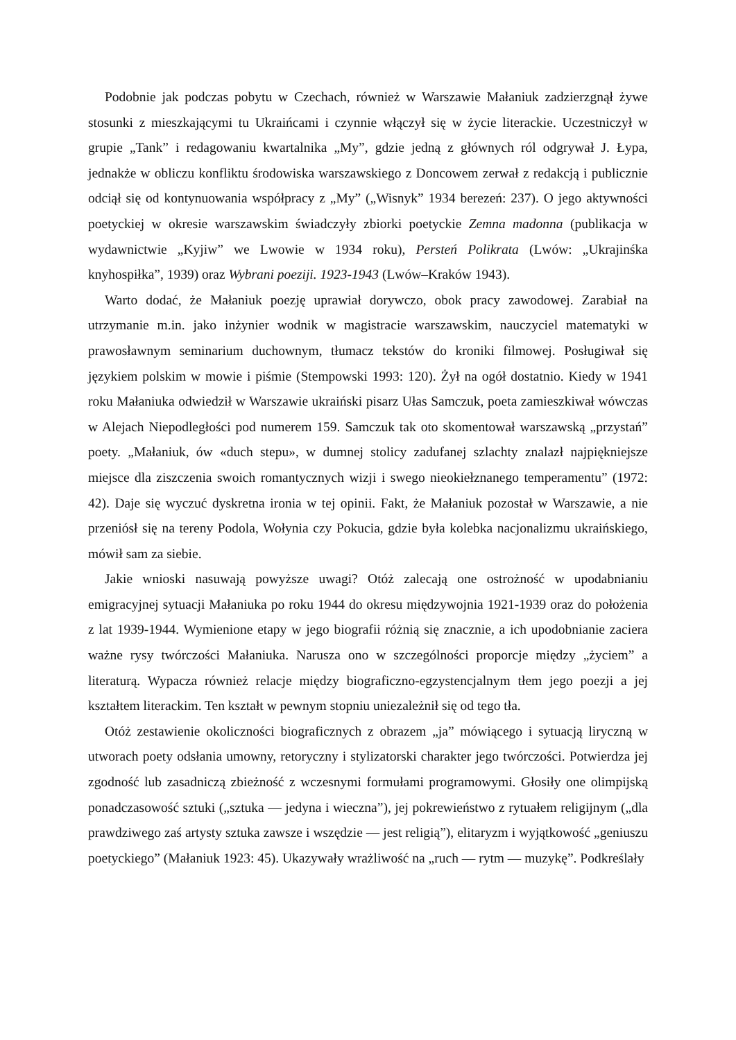Podobnie jak podczas pobytu w Czechach, również w Warszawie Małaniuk zadzierzgnął żywe stosunki z mieszkającymi tu Ukraińcami i czynnie włączył się w życie literackie. Uczestniczył w grupie „Tank” i redagowaniu kwartalnika „My”, gdzie jedną z głównych ról odgrywał J. Łypa, jednakże w obliczu konfliktu środowiska warszawskiego z Doncowem zerwał z redakcją i publicznie odciął się od kontynuowania współpracy z „My” („Wisnyk” 1934 berezeń: 237). O jego aktywności poetyckiej w okresie warszawskim świadczyły zbiorki poetyckie Zemna madonna (publikacja w wydawnictwie „Kyjiw” we Lwowie w 1934 roku), Persteń Polikrata (Lwów: „Ukrajinśka knyhospiłka”, 1939) oraz Wybrani poeziji. 1923-1943 (Lwów–Kraków 1943).
Warto dodać, że Małaniuk poezję uprawiał dorywczo, obok pracy zawodowej. Zarabiał na utrzymanie m.in. jako inżynier wodnik w magistracie warszawskim, nauczyciel matematyki w prawosławnym seminarium duchownym, tłumacz tekstów do kroniki filmowej. Posługiwał się językiem polskim w mowie i piśmie (Stempowski 1993: 120). Żył na ogół dostatnio. Kiedy w 1941 roku Małaniuka odwiedził w Warszawie ukraiński pisarz Ułas Samczuk, poeta zamieszkiwał wówczas w Alejach Niepodległości pod numerem 159. Samczuk tak oto skomentował warszawską „przystań” poety. „Małaniuk, ów «duch stepu», w dumnej stolicy zadufanej szlachty znalazł najpiękniejsze miejsce dla ziszczenia swoich romantycznych wizji i swego nieokiełznanego temperamentu” (1972: 42). Daje się wyczuć dyskretna ironia w tej opinii. Fakt, że Małaniuk pozostał w Warszawie, a nie przeniósł się na tereny Podola, Wołynia czy Pokucia, gdzie była kolebka nacjonalizmu ukraińskiego, mówił sam za siebie.
Jakie wnioski nasuwają powyższe uwagi? Otóż zalecają one ostrożność w upodabnianiu emigracyjnej sytuacji Małaniuka po roku 1944 do okresu międzywojnia 1921-1939 oraz do położenia z lat 1939-1944. Wymienione etapy w jego biografii różnią się znacznie, a ich upodobnianie zaciera ważne rysy twórczości Małaniuka. Narusza ono w szczególności proporcje między „życiem” a literaturą. Wypacza również relacje między biograficzno-egzystencjalnym tłem jego poezji a jej kształtem literackim. Ten kształt w pewnym stopniu uniezależnił się od tego tła.
Otóż zestawienie okoliczności biograficznych z obrazem „ja” mówiącego i sytuacją liryczną w utworach poety odsłania umowny, retoryczny i stylizatorski charakter jego twórczości. Potwierdza jej zgodność lub zasadniczą zbieżność z wczesnymi formułami programowymi. Głosiły one olimpijską ponadczasowość sztuki („sztuka — jedyna i wieczna”), jej pokrewieństwo z rytuałem religijnym („dla prawdziwego zaś artysty sztuka zawsze i wszędzie — jest religią”), elitaryzm i wyjątkowość „geniuszu poetyckiego” (Małaniuk 1923: 45). Ukazywały wrażliwość na „ruch — rytm — muzykę”. Podkreślały